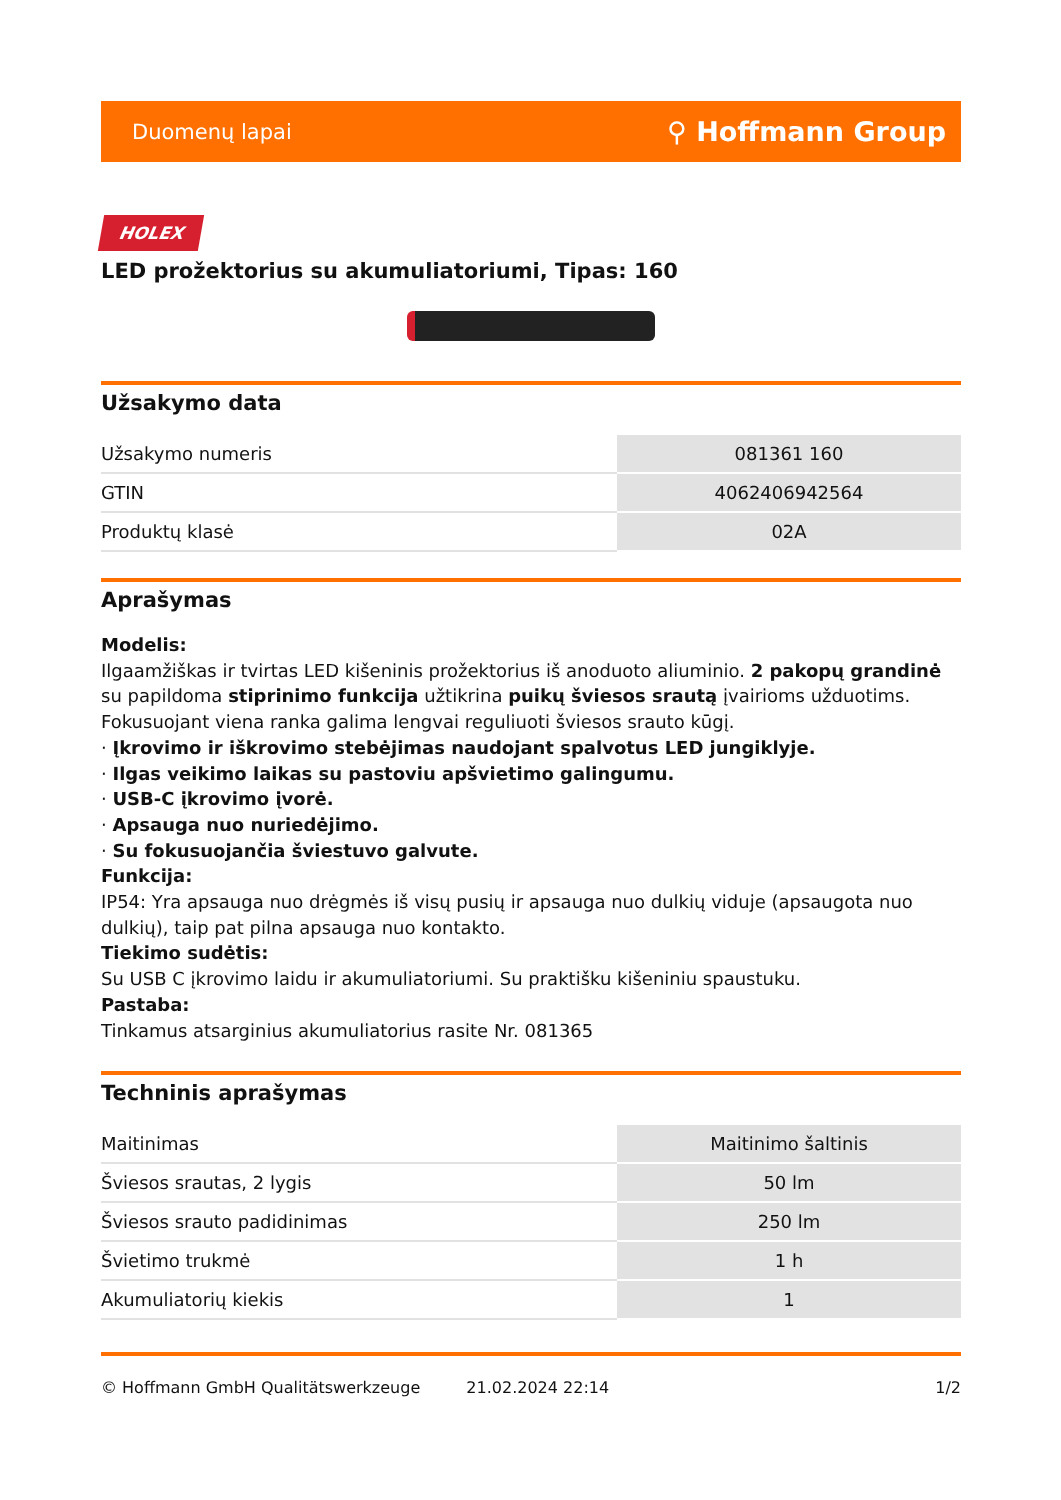Duomenų lapai ⚲ Hoffmann Group
HOLEX
LED prožektorius su akumuliatoriumi, Tipas: 160
Užsakymo data
| Užsakymo numeris | 081361 160 |
| GTIN | 4062406942564 |
| Produktų klasė | 02A |
Aprašymas
Modelis:
Ilgaamžiškas ir tvirtas LED kišeninis prožektorius iš anoduoto aliuminio. 2 pakopų grandinė su papildoma stiprinimo funkcija užtikrina puikų šviesos srautą įvairioms užduotims. Fokusuojant viena ranka galima lengvai reguliuoti šviesos srauto kūgį.
· Įkrovimo ir iškrovimo stebėjimas naudojant spalvotus LED jungiklyje.
· Ilgas veikimo laikas su pastoviu apšvietimo galingumu.
· USB-C įkrovimo įvorė.
· Apsauga nuo nuriedėjimo.
· Su fokusuojančia šviestuvo galvute.
Funkcija:
IP54: Yra apsauga nuo drėgmės iš visų pusių ir apsauga nuo dulkių viduje (apsaugota nuo dulkių), taip pat pilna apsauga nuo kontakto.
Tiekimo sudėtis:
Su USB C įkrovimo laidu ir akumuliatoriumi. Su praktišku kišeniniu spaustuku.
Pastaba:
Tinkamus atsarginius akumuliatorius rasite Nr. 081365
Techninis aprašymas
| Maitinimas | Maitinimo šaltinis |
| Šviesos srautas, 2 lygis | 50 lm |
| Šviesos srauto padidinimas | 250 lm |
| Švietimo trukmė | 1 h |
| Akumuliatorių kiekis | 1 |
© Hoffmann GmbH Qualitätswerkzeuge 21.02.2024 22:14 1/2